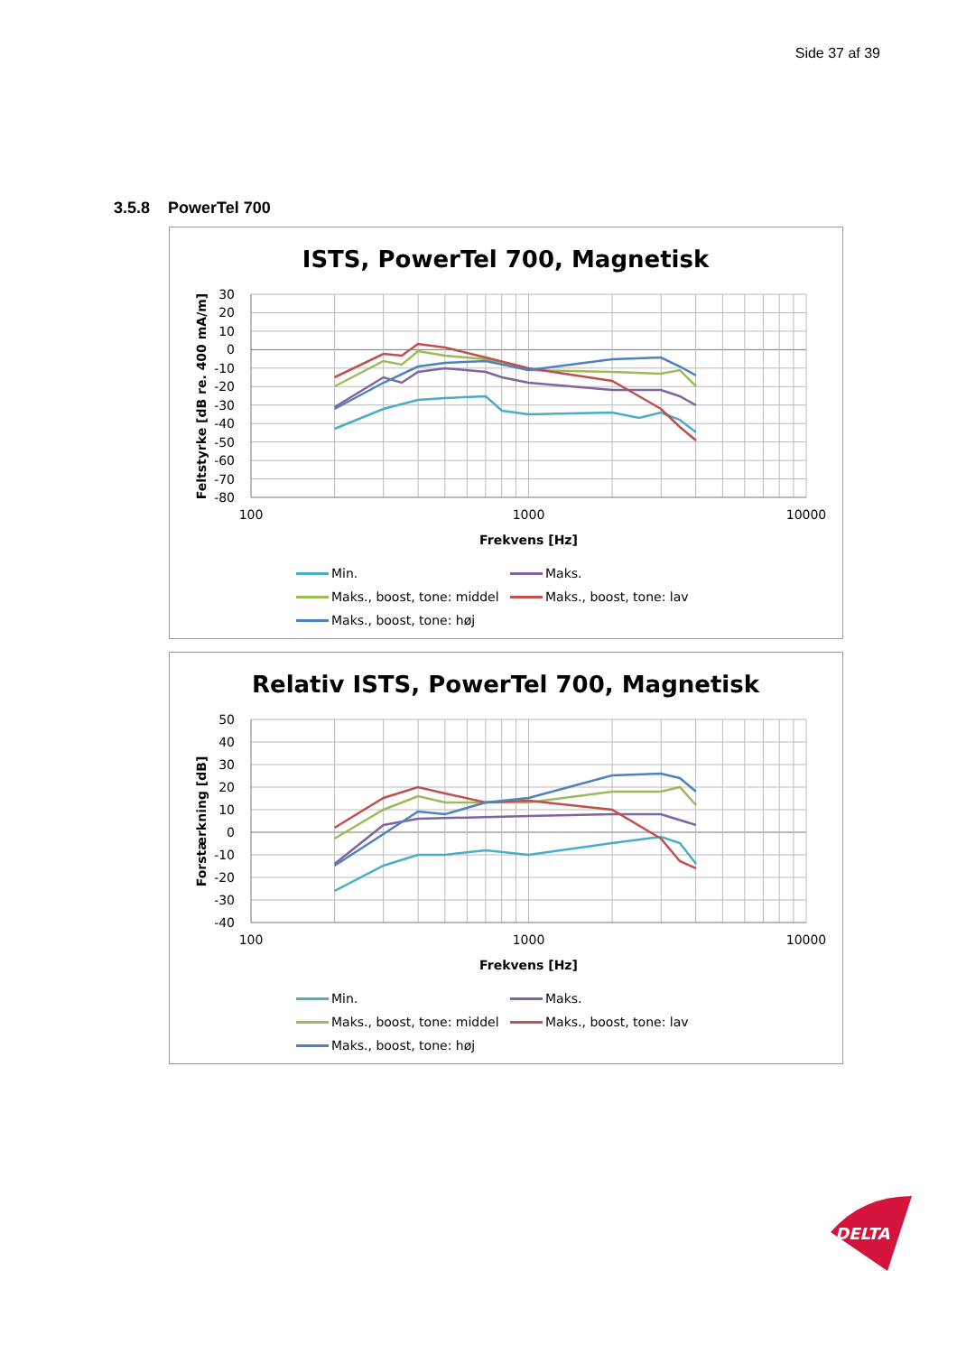Side 37 af 39
3.5.8 PowerTel 700
ISTS, PowerTel 700, Magnetisk
30
20
10
0
-10
-20
-30
-40
-50
-60
-70
-80
100
1000
10000
Frekvens [Hz]
Feltstyrke [dB re. 400 mA/m]
Min.
Maks.
Maks., boost, tone: middel
Maks., boost, tone: lav
Maks., boost, tone: høj
Relativ ISTS, PowerTel 700, Magnetisk
50
40
30
20
10
0
-10
-20
-30
-40
100
1000
10000
Frekvens [Hz]
Forstærkning [dB]
Min.
Maks.
Maks., boost, tone: middel
Maks., boost, tone: lav
Maks., boost, tone: høj
DELTA